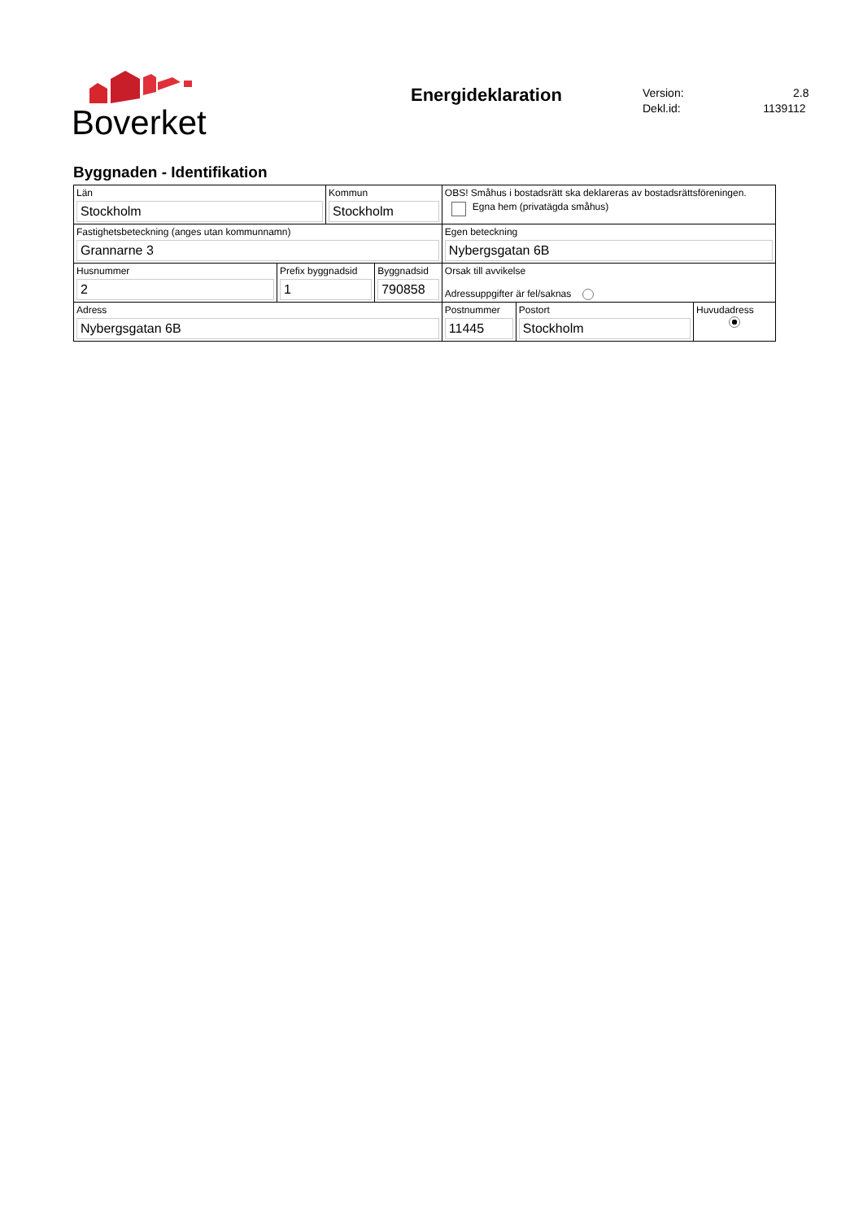Boverket
Energideklaration
Version: 2.8
Dekl.id: 1139112
Byggnaden - Identifikation
| Län Stockholm | | Kommun Stockholm | | OBS! Småhus i bostadsrätt ska deklareras av bostadsrättsföreningen. Egna hem (privatägda småhus) | | |
| Fastighetsbeteckning (anges utan kommunnamn) Grannarne 3 | | | | Egen beteckning Nybergsgatan 6B | | |
| Husnummer 2 | Prefix byggnadsid 1 | | Byggnadsid 790858 | Orsak till avvikelse Adressuppgifter är fel/saknas | | |
| Adress Nybergsgatan 6B | | | | Postnummer 11445 | Postort Stockholm | Huvudadress |